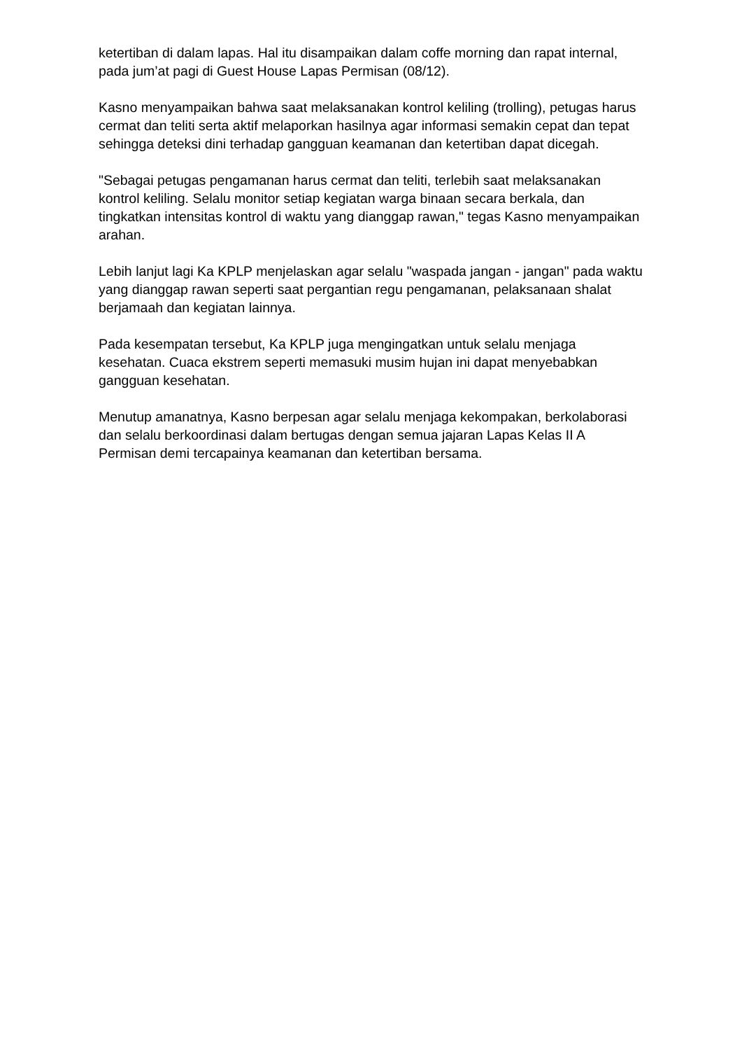ketertiban di dalam lapas. Hal itu disampaikan dalam coffe morning dan rapat internal, pada jum’at pagi di Guest House Lapas Permisan (08/12).
Kasno menyampaikan bahwa saat melaksanakan kontrol keliling (trolling), petugas harus cermat dan teliti serta aktif melaporkan hasilnya agar informasi semakin cepat dan tepat sehingga deteksi dini terhadap gangguan keamanan dan ketertiban dapat dicegah.
"Sebagai petugas pengamanan harus cermat dan teliti, terlebih saat melaksanakan kontrol keliling. Selalu monitor setiap kegiatan warga binaan secara berkala, dan tingkatkan intensitas kontrol di waktu yang dianggap rawan," tegas Kasno menyampaikan arahan.
Lebih lanjut lagi Ka KPLP menjelaskan agar selalu "waspada jangan - jangan" pada waktu yang dianggap rawan seperti saat pergantian regu pengamanan, pelaksanaan shalat berjamaah dan kegiatan lainnya.
Pada kesempatan tersebut, Ka KPLP juga mengingatkan untuk selalu menjaga kesehatan. Cuaca ekstrem seperti memasuki musim hujan ini dapat menyebabkan gangguan kesehatan.
Menutup amanatnya, Kasno berpesan agar selalu menjaga kekompakan, berkolaborasi dan selalu berkoordinasi dalam bertugas dengan semua jajaran Lapas Kelas II A Permisan demi tercapainya keamanan dan ketertiban bersama.